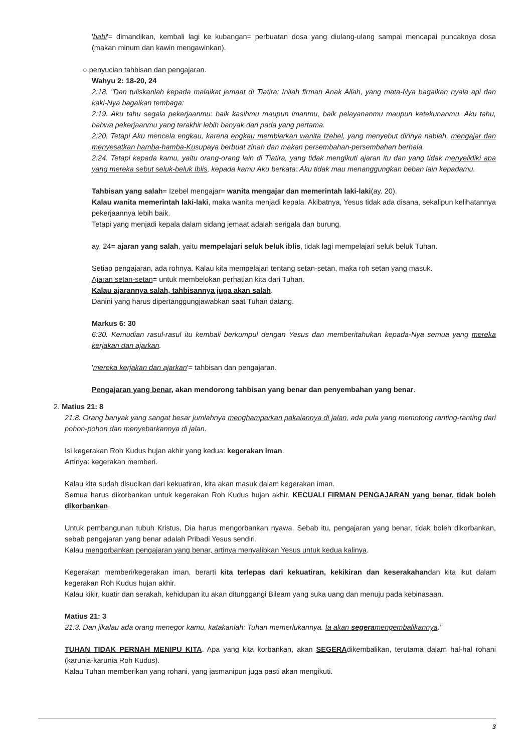'babi'= dimandikan, kembali lagi ke kubangan= perbuatan dosa yang diulang-ulang sampai mencapai puncaknya dosa (makan minum dan kawin mengawinkan).
○ penyucian tahbisan dan pengajaran.
Wahyu 2: 18-20, 24
2:18. "Dan tuliskanlah kepada malaikat jemaat di Tiatira: Inilah firman Anak Allah, yang mata-Nya bagaikan nyala api dan kaki-Nya bagaikan tembaga:
2:19. Aku tahu segala pekerjaanmu: baik kasihmu maupun imanmu, baik pelayananmu maupun ketekunanmu. Aku tahu, bahwa pekerjaanmu yang terakhir lebih banyak dari pada yang pertama.
2:20. Tetapi Aku mencela engkau, karena engkau membiarkan wanita Izebel, yang menyebut dirinya nabiah, mengajar dan menyesatkan hamba-hamba-Kusupaya berbuat zinah dan makan persembahan-persembahan berhala.
2:24. Tetapi kepada kamu, yaitu orang-orang lain di Tiatira, yang tidak mengikuti ajaran itu dan yang tidak menyelidiki apa yang mereka sebut seluk-beluk Iblis, kepada kamu Aku berkata: Aku tidak mau menanggungkan beban lain kepadamu.
Tahbisan yang salah= Izebel mengajar= wanita mengajar dan memerintah laki-laki(ay. 20).
Kalau wanita memerintah laki-laki, maka wanita menjadi kepala. Akibatnya, Yesus tidak ada disana, sekalipun kelihatannya pekerjaannya lebih baik.
Tetapi yang menjadi kepala dalam sidang jemaat adalah serigala dan burung.
ay. 24= ajaran yang salah, yaitu mempelajari seluk beluk iblis, tidak lagi mempelajari seluk beluk Tuhan.
Setiap pengajaran, ada rohnya. Kalau kita mempelajari tentang setan-setan, maka roh setan yang masuk.
Ajaran setan-setan= untuk membelokan perhatian kita dari Tuhan.
Kalau ajarannya salah, tahbisannya juga akan salah.
Danini yang harus dipertanggungjawabkan saat Tuhan datang.
Markus 6: 30
6:30. Kemudian rasul-rasul itu kembali berkumpul dengan Yesus dan memberitahukan kepada-Nya semua yang mereka kerjakan dan ajarkan.
'mereka kerjakan dan ajarkan'= tahbisan dan pengajaran.
Pengajaran yang benar, akan mendorong tahbisan yang benar dan penyembahan yang benar.
2. Matius 21: 8
21:8. Orang banyak yang sangat besar jumlahnya menghamparkan pakaiannya di jalan, ada pula yang memotong ranting-ranting dari pohon-pohon dan menyebarkannya di jalan.
Isi kegerakan Roh Kudus hujan akhir yang kedua: kegerakan iman.
Artinya: kegerakan memberi.
Kalau kita sudah disucikan dari kekuatiran, kita akan masuk dalam kegerakan iman.
Semua harus dikorbankan untuk kegerakan Roh Kudus hujan akhir. KECUALI FIRMAN PENGAJARAN yang benar, tidak boleh dikorbankan.
Untuk pembangunan tubuh Kristus, Dia harus mengorbankan nyawa. Sebab itu, pengajaran yang benar, tidak boleh dikorbankan, sebab pengajaran yang benar adalah Pribadi Yesus sendiri.
Kalau mengorbankan pengajaran yang benar, artinya menyalibkan Yesus untuk kedua kalinya.
Kegerakan memberi/kegerakan iman, berarti kita terlepas dari kekuatiran, kekikiran dan keserakahandan kita ikut dalam kegerakan Roh Kudus hujan akhir.
Kalau kikir, kuatir dan serakah, kehidupan itu akan ditunggangi Bileam yang suka uang dan menuju pada kebinasaan.
Matius 21: 3
21:3. Dan jikalau ada orang menegor kamu, katakanlah: Tuhan memerlukannya. Ia akan segeramengembalikannya."
TUHAN TIDAK PERNAH MENIPU KITA. Apa yang kita korbankan, akan SEGERAdikembalikan, terutama dalam hal-hal rohani (karunia-karunia Roh Kudus).
Kalau Tuhan memberikan yang rohani, yang jasmanipun juga pasti akan mengikuti.
3